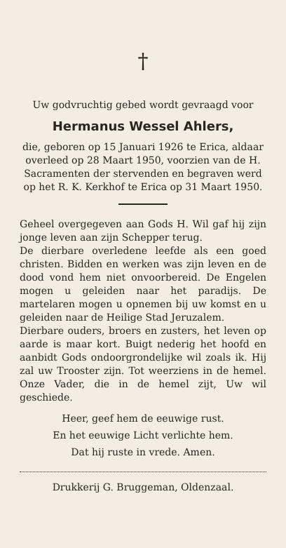†
Uw godvruchtig gebed wordt gevraagd voor
Hermanus Wessel Ahlers,
die, geboren op 15 Januari 1926 te Erica, aldaar overleed op 28 Maart 1950, voorzien van de H. Sacramenten der stervenden en begraven werd op het R. K. Kerkhof te Erica op 31 Maart 1950.
Geheel overgegeven aan Gods H. Wil gaf hij zijn jonge leven aan zijn Schepper terug.
De dierbare overledene leefde als een goed christen. Bidden en werken was zijn leven en de dood vond hem niet onvoorbereid. De Engelen mogen u geleiden naar het paradijs. De martelaren mogen u opnemen bij uw komst en u geleiden naar de Heilige Stad Jeruzalem.
Dierbare ouders, broers en zusters, het leven op aarde is maar kort. Buigt nederig het hoofd en aanbidt Gods ondoorgrondelijke wil zoals ik. Hij zal uw Trooster zijn. Tot weerziens in de hemel. Onze Vader, die in de hemel zijt, Uw wil geschiede.
Heer, geef hem de eeuwige rust.
En het eeuwige Licht verlichte hem.
Dat hij ruste in vrede. Amen.
Drukkerij G. Bruggeman, Oldenzaal.